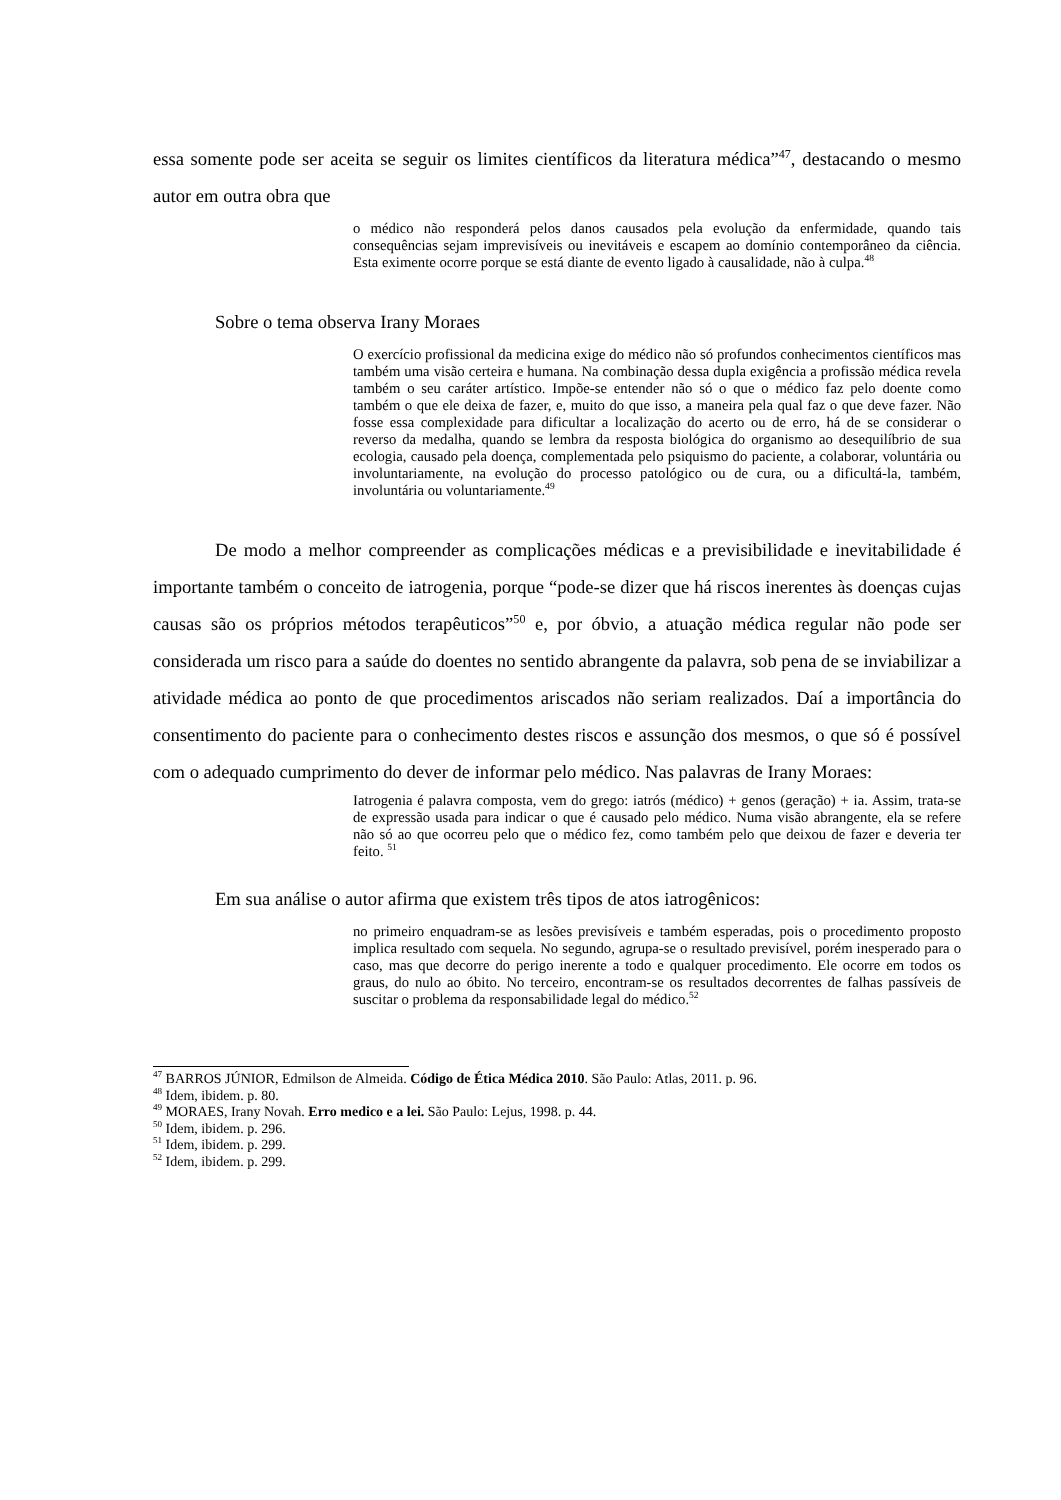essa somente pode ser aceita se seguir os limites científicos da literatura médica”<sup>47</sup>, destacando o mesmo autor em outra obra que
o médico não responderá pelos danos causados pela evolução da enfermidade, quando tais consequências sejam imprevisíveis ou inevitáveis e escapem ao domínio contemporâneo da ciência. Esta eximente ocorre porque se está diante de evento ligado à causalidade, não à culpa.<sup>48</sup>
Sobre o tema observa Irany Moraes
O exercício profissional da medicina exige do médico não só profundos conhecimentos científicos mas também uma visão certeira e humana. Na combinação dessa dupla exigência a profissão médica revela também o seu caráter artístico. Impõe-se entender não só o que o médico faz pelo doente como também o que ele deixa de fazer, e, muito do que isso, a maneira pela qual faz o que deve fazer. Não fosse essa complexidade para dificultar a localização do acerto ou de erro, há de se considerar o reverso da medalha, quando se lembra da resposta biológica do organismo ao desequilíbrio de sua ecologia, causado pela doença, complementada pelo psiquismo do paciente, a colaborar, voluntária ou involuntariamente, na evolução do processo patológico ou de cura, ou a dificultá-la, também, involuntária ou voluntariamente.<sup>49</sup>
De modo a melhor compreender as complicações médicas e a previsibilidade e inevitabilidade é importante também o conceito de iatrogenia, porque “pode-se dizer que há riscos inerentes às doenças cujas causas são os próprios métodos terapêuticos”<sup>50</sup> e, por óbvio, a atuação médica regular não pode ser considerada um risco para a saúde do doentes no sentido abrangente da palavra, sob pena de se inviabilizar a atividade médica ao ponto de que procedimentos ariscados não seriam realizados. Daí a importância do consentimento do paciente para o conhecimento destes riscos e assunção dos mesmos, o que só é possível com o adequado cumprimento do dever de informar pelo médico. Nas palavras de Irany Moraes:
Iatrogenia é palavra composta, vem do grego: iatrós (médico) + genos (geração) + ia. Assim, trata-se de expressão usada para indicar o que é causado pelo médico. Numa visão abrangente, ela se refere não só ao que ocorreu pelo que o médico fez, como também pelo que deixou de fazer e deveria ter feito. <sup>51</sup>
Em sua análise o autor afirma que existem três tipos de atos iatrogênicos:
no primeiro enquadram-se as lesões previsíveis e também esperadas, pois o procedimento proposto implica resultado com sequela. No segundo, agrupa-se o resultado previsível, porém inesperado para o caso, mas que decorre do perigo inerente a todo e qualquer procedimento. Ele ocorre em todos os graus, do nulo ao óbito. No terceiro, encontram-se os resultados decorrentes de falhas passíveis de suscitar o problema da responsabilidade legal do médico.<sup>52</sup>
<sup>47</sup> BARROS JÚNIOR, Edmilson de Almeida. Código de Ética Médica 2010. São Paulo: Atlas, 2011. p. 96.
<sup>48</sup> Idem, ibidem. p. 80.
<sup>49</sup> MORAES, Irany Novah. Erro medico e a lei. São Paulo: Lejus, 1998. p. 44.
<sup>50</sup> Idem, ibidem. p. 296.
<sup>51</sup> Idem, ibidem. p. 299.
<sup>52</sup> Idem, ibidem. p. 299.